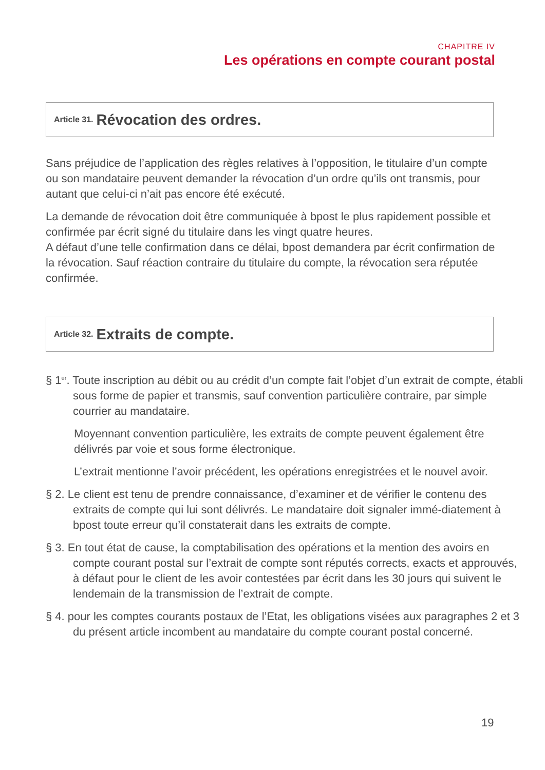CHAPITRE IV
Les opérations en compte courant postal
Article 31. Révocation des ordres.
Sans préjudice de l’application des règles relatives à l’opposition, le titulaire d’un compte ou son mandataire peuvent demander la révocation d’un ordre qu’ils ont transmis, pour autant que celui-ci n’ait pas encore été exécuté.
La demande de révocation doit être communiquée à bpost le plus rapidement possible et confirmée par écrit signé du titulaire dans les vingt quatre heures.
A défaut d’une telle confirmation dans ce délai, bpost demandera par écrit confirmation de la révocation. Sauf réaction contraire du titulaire du compte, la révocation sera réputée confirmée.
Article 32. Extraits de compte.
§ 1<sup>er</sup>. Toute inscription au débit ou au crédit d’un compte fait l’objet d’un extrait de compte, établi sous forme de papier et transmis, sauf convention particulière contraire, par simple courrier au mandataire.
Moyennant convention particulière, les extraits de compte peuvent également être délivrés par voie et sous forme électronique.
L’extrait mentionne l’avoir précédent, les opérations enregistrées et le nouvel avoir.
§ 2. Le client est tenu de prendre connaissance, d’examiner et de vérifier le contenu des extraits de compte qui lui sont délivrés. Le mandataire doit signaler immé-diatement à bpost toute erreur qu’il constaterait dans les extraits de compte.
§ 3. En tout état de cause, la comptabilisation des opérations et la mention des avoirs en compte courant postal sur l’extrait de compte sont réputés corrects, exacts et approuvés, à défaut pour le client de les avoir contestées par écrit dans les 30 jours qui suivent le lendemain de la transmission de l’extrait de compte.
§ 4. pour les comptes courants postaux de l’Etat, les obligations visées aux paragraphes 2 et 3 du présent article incombent au mandataire du compte courant postal concerné.
19